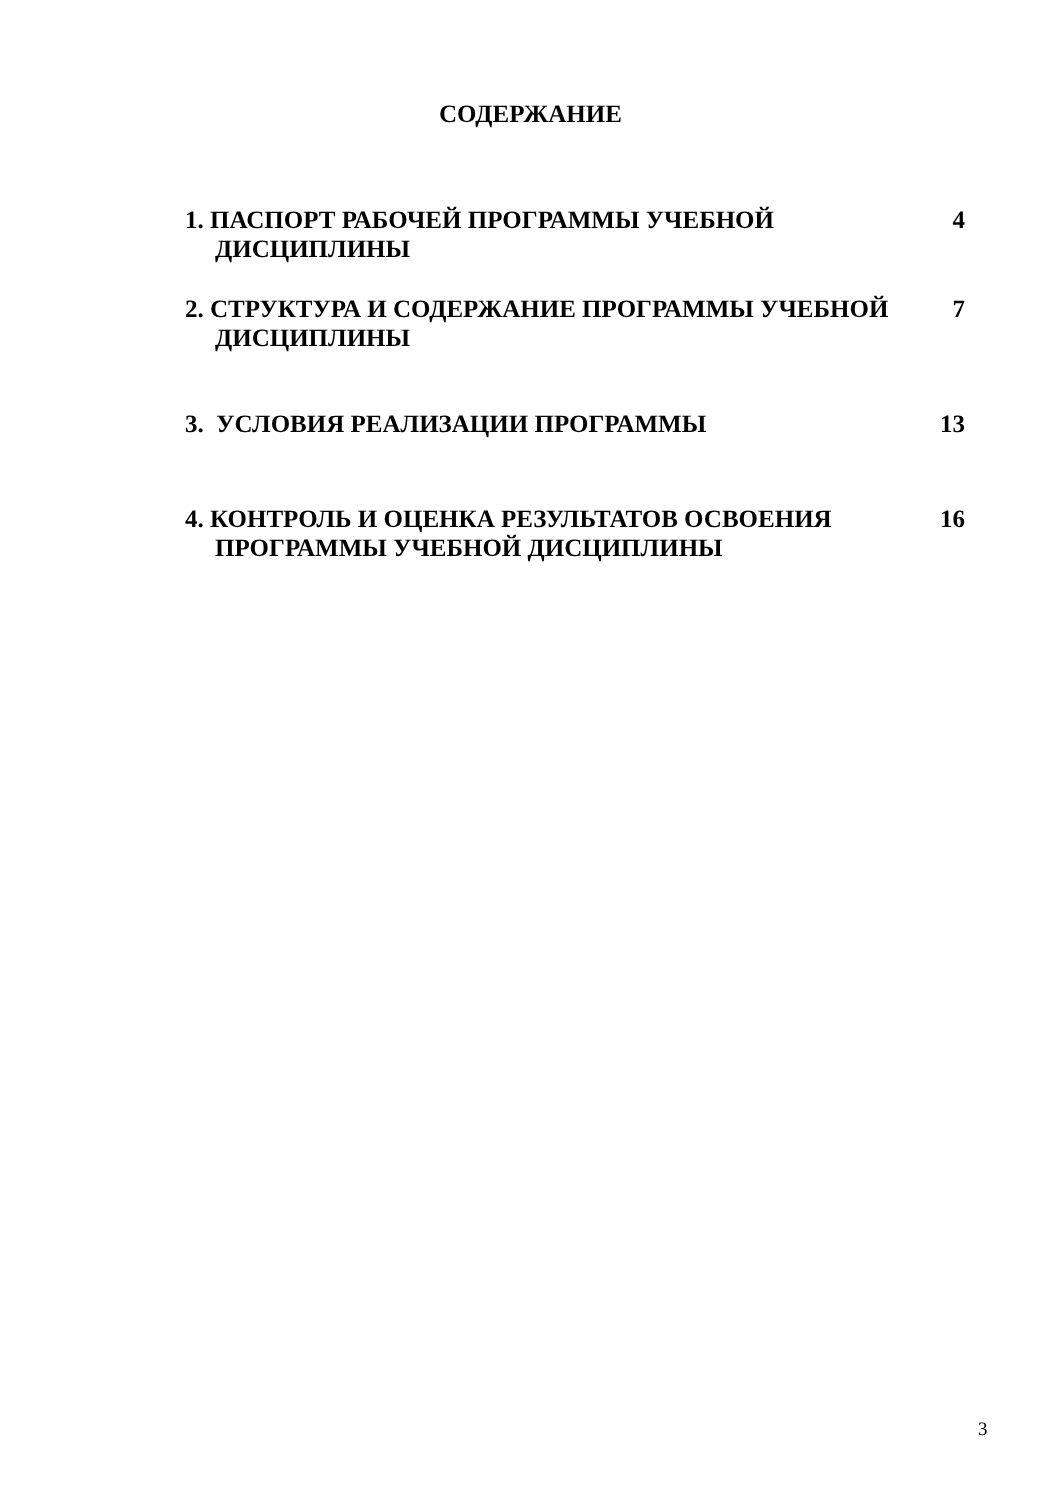СОДЕРЖАНИЕ
1. ПАСПОРТ РАБОЧЕЙ ПРОГРАММЫ УЧЕБНОЙ ДИСЦИПЛИНЫ 4
2. СТРУКТУРА И СОДЕРЖАНИЕ ПРОГРАММЫ УЧЕБНОЙ ДИСЦИПЛИНЫ
7
3. УСЛОВИЯ РЕАЛИЗАЦИИ ПРОГРАММЫ 13
4. КОНТРОЛЬ И ОЦЕНКА РЕЗУЛЬТАТОВ ОСВОЕНИЯ ПРОГРАММЫ УЧЕБНОЙ ДИСЦИПЛИНЫ
16
3